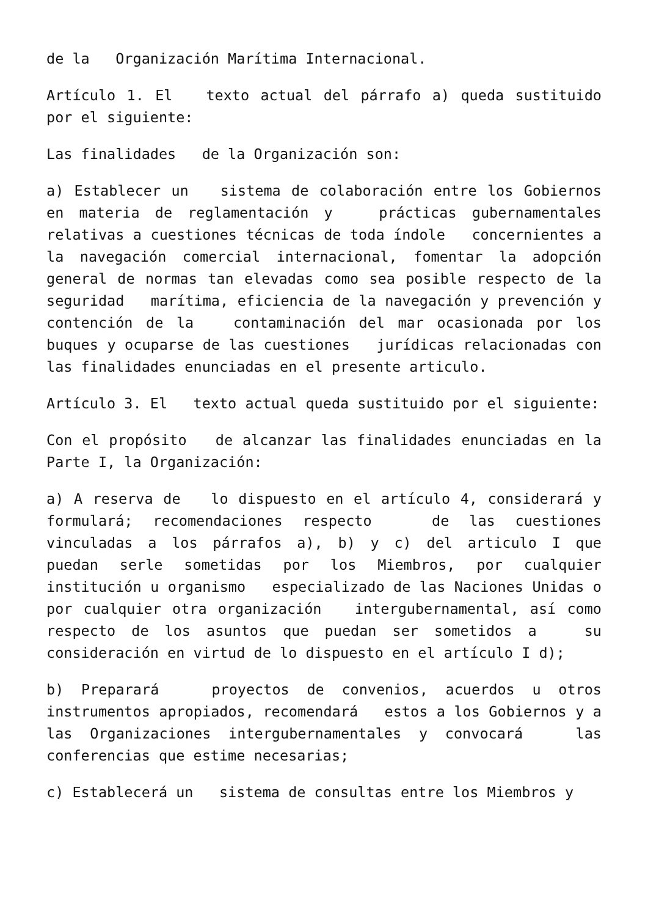de la Organización Marítima Internacional.
Artículo 1. El texto actual del párrafo a) queda sustituido por el siguiente:
Las finalidades de la Organización son:
a) Establecer un sistema de colaboración entre los Gobiernos en materia de reglamentación y prácticas gubernamentales relativas a cuestiones técnicas de toda índole concernientes a la navegación comercial internacional, fomentar la adopción general de normas tan elevadas como sea posible respecto de la seguridad marítima, eficiencia de la navegación y prevención y contención de la contaminación del mar ocasionada por los buques y ocuparse de las cuestiones jurídicas relacionadas con las finalidades enunciadas en el presente articulo.
Artículo 3. El texto actual queda sustituido por el siguiente:
Con el propósito de alcanzar las finalidades enunciadas en la Parte I, la Organización:
a) A reserva de lo dispuesto en el artículo 4, considerará y formulará; recomendaciones respecto de las cuestiones vinculadas a los párrafos a), b) y c) del articulo I que puedan serle sometidas por los Miembros, por cualquier institución u organismo especializado de las Naciones Unidas o por cualquier otra organización intergubernamental, así como respecto de los asuntos que puedan ser sometidos a su consideración en virtud de lo dispuesto en el artículo I d);
b) Preparará proyectos de convenios, acuerdos u otros instrumentos apropiados, recomendará estos a los Gobiernos y a las Organizaciones intergubernamentales y convocará las conferencias que estime necesarias;
c) Establecerá un sistema de consultas entre los Miembros y